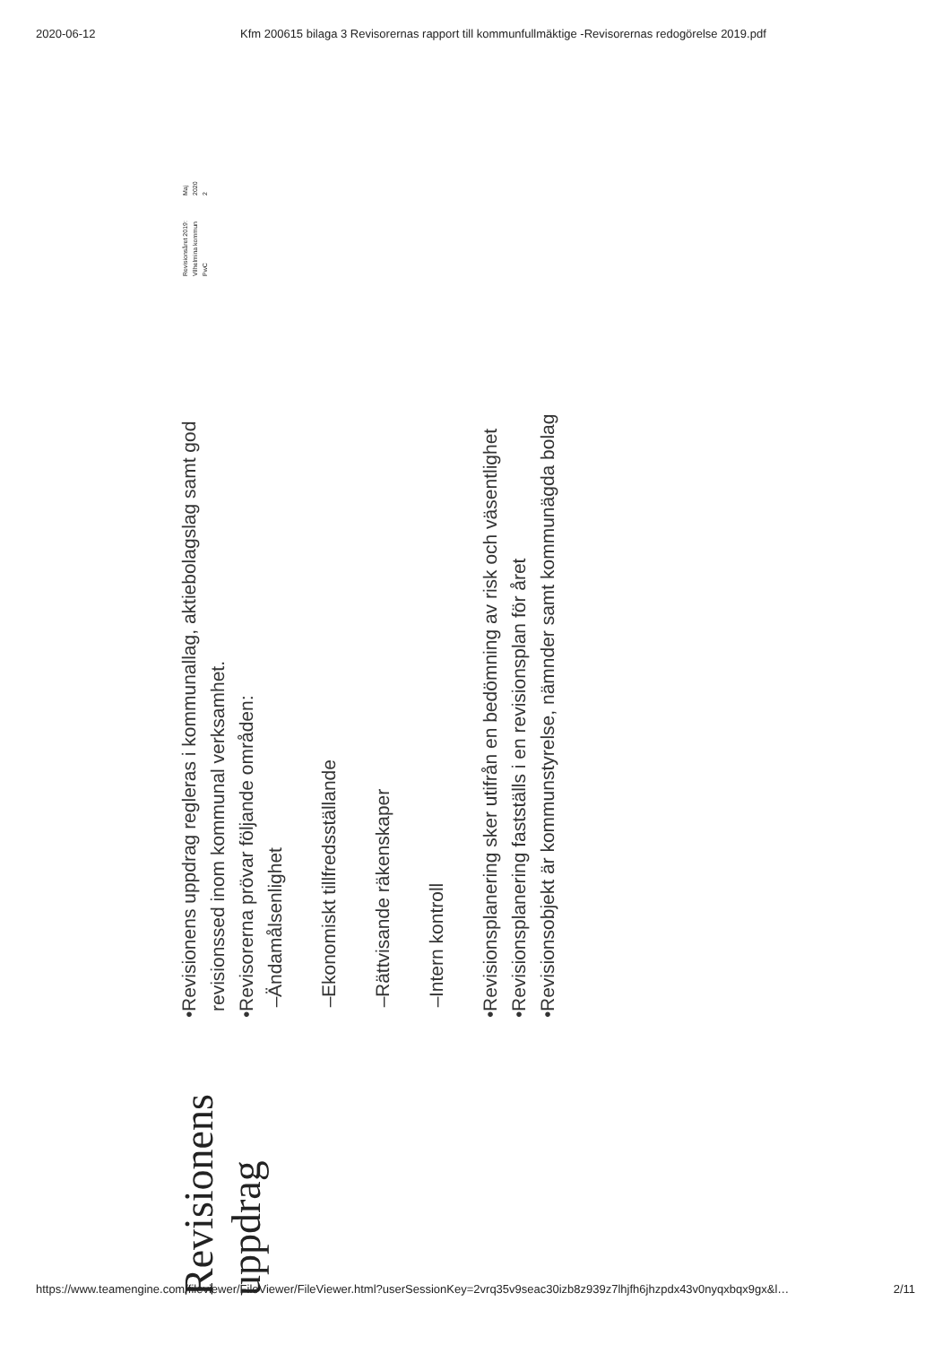2020-06-12 Kfm 200615 bilaga 3 Revisorernas rapport till kommunfullmäktige -Revisorernas redogörelse 2019.pdf
Revisionens uppdrag
• Revisionens uppdrag regleras i kommunallag, aktiebolagslag samt god revisionssed inom kommunal verksamhet.
• Revisorerna prövar följande områden:
– Ändamålsenlighet
– Ekonomiskt tillfredsställande
– Rättvisande räkenskaper
– Intern kontroll
• Revisionsplanering sker utifrån en bedömning av risk och väsentlighet
• Revisionsplanering fastställs i en revisionsplan för året
• Revisionsobjekt är kommunstyrelse, nämnder samt kommunägda bolag
Revisionsåret 2019: Vilhelmina kommun
PwC Maj 2020
2
https://www.teamengine.com/fileviewer/FileViewer/FileViewer.html?userSessionKey=2vrq35v9seac30izb8z939z7lhjfh6jhzpdx43v0nyqxbqx9gx&l… 2/11